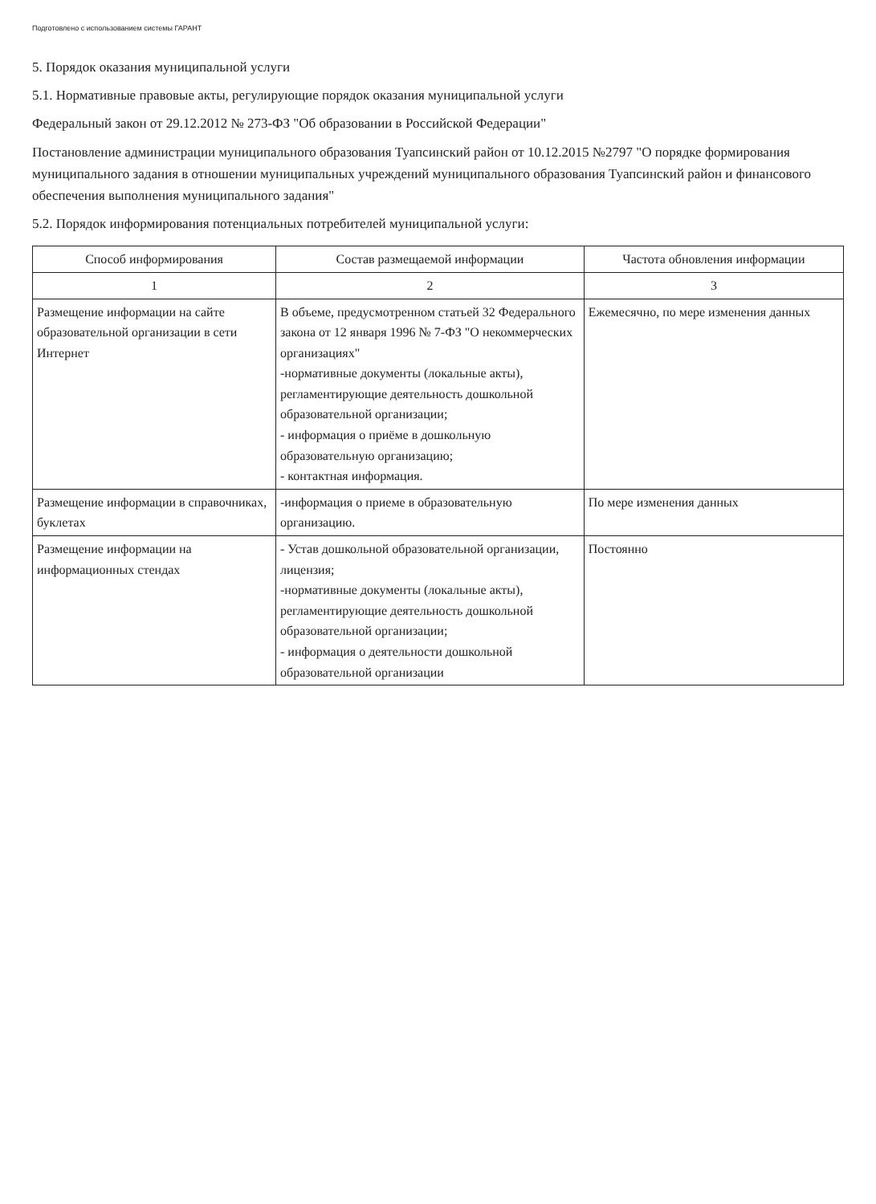Подготовлено с использованием системы ГАРАНТ
5. Порядок оказания муниципальной услуги
5.1. Нормативные правовые акты, регулирующие порядок оказания муниципальной услуги
Федеральный закон от 29.12.2012 № 273-ФЗ "Об образовании в Российской Федерации"
Постановление администрации муниципального образования Туапсинский район от 10.12.2015 №2797 "О порядке формирования муниципального задания в отношении муниципальных учреждений муниципального образования Туапсинский район и финансового обеспечения выполнения муниципального задания"
5.2. Порядок информирования потенциальных потребителей муниципальной услуги:
| Способ информирования | Состав размещаемой информации | Частота обновления информации |
| --- | --- | --- |
| 1 | 2 | 3 |
| Размещение информации на сайте образовательной организации в сети Интернет | В объеме, предусмотренном статьей 32 Федерального закона от 12 января 1996 № 7-ФЗ "О некоммерческих организациях" -нормативные документы (локальные акты), регламентирующие деятельность дошкольной образовательной организации; - информация о приёме в дошкольную образовательную организацию; - контактная информация. | Ежемесячно, по мере изменения данных |
| Размещение информации в справочниках, буклетах | -информация о приеме в образовательную организацию. | По мере изменения данных |
| Размещение информации на информационных стендах | - Устав дошкольной образовательной организации, лицензия; -нормативные документы (локальные акты), регламентирующие деятельность дошкольной образовательной организации; - информация о деятельности дошкольной образовательной организации | Постоянно |